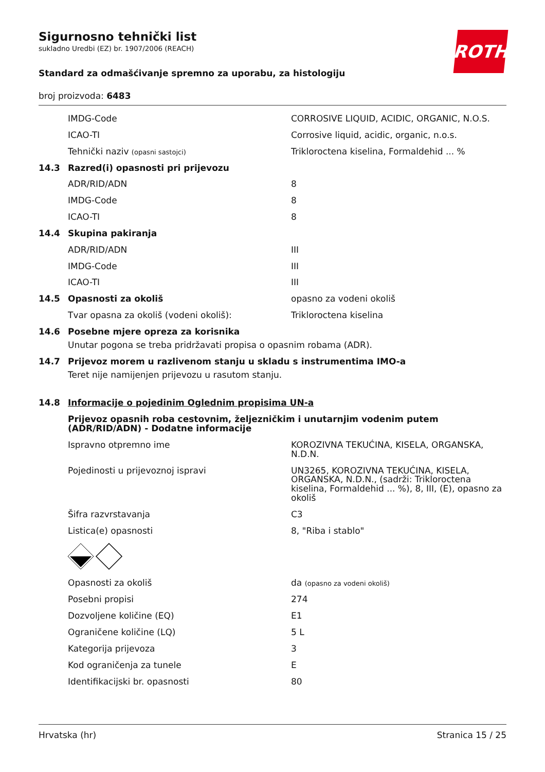Sigurnosno tehnički list
sukladno Uredbi (EZ) br. 1907/2006 (REACH)
ROTH
Standard za odmašćivanje spremno za uporabu, za histologiju
broj proizvoda: 6483
| | IMDG-Code | CORROSIVE LIQUID, ACIDIC, ORGANIC, N.O.S. |
| | ICAO-TI | Corrosive liquid, acidic, organic, n.o.s. |
| | Tehnički naziv (opasni sastojci) | Trikloroctena kiselina, Formaldehid ... % |
| 14.3 | Razred(i) opasnosti pri prijevozu | |
| | ADR/RID/ADN | 8 |
| | IMDG-Code | 8 |
| | ICAO-TI | 8 |
| 14.4 | Skupina pakiranja | |
| | ADR/RID/ADN | III |
| | IMDG-Code | III |
| | ICAO-TI | III |
| 14.5 | Opasnosti za okoliš | opasno za vodeni okoliš |
| | Tvar opasna za okoliš (vodeni okoliš): | Trikloroctena kiselina |
| 14.6 | Posebne mjere opreza za korisnika Unutar pogona se treba pridržavati propisa o opasnim robama (ADR). | |
| 14.7 | Prijevoz morem u razlivenom stanju u skladu s instrumentima IMO-a Teret nije namijenjen prijevozu u rasutom stanju. | |
| 14.8 | Informacije o pojedinim Oglednim propisima UN-a | |
| | Prijevoz opasnih roba cestovnim, željezničkim i unutarnjim vodenim putem (ADR/RID/ADN) - Dodatne informacije | |
| | Ispravno otpremno ime | KOROZIVNA TEKUĆINA, KISELA, ORGANSKA, N.D.N. |
| | Pojedinosti u prijevoznoj ispravi | UN3265, KOROZIVNA TEKUĆINA, KISELA, ORGANSKA, N.D.N., (sadrži: Trikloroctena kiselina, Formaldehid ... %), 8, III, (E), opasno za okoliš |
| | Šifra razvrstavanja | C3 |
| | Listica(e) opasnosti | 8, "Riba i stablo" |
| | Opasnosti za okoliš | da (opasno za vodeni okoliš) |
| | Posebni propisi | 274 |
| | Dozvoljene količine (EQ) | E1 |
| | Ograničene količine (LQ) | 5 L |
| | Kategorija prijevoza | 3 |
| | Kod ograničenja za tunele | E |
| | Identifikacijski br. opasnosti | 80 |
Hrvatska (hr) Stranica 15 / 25